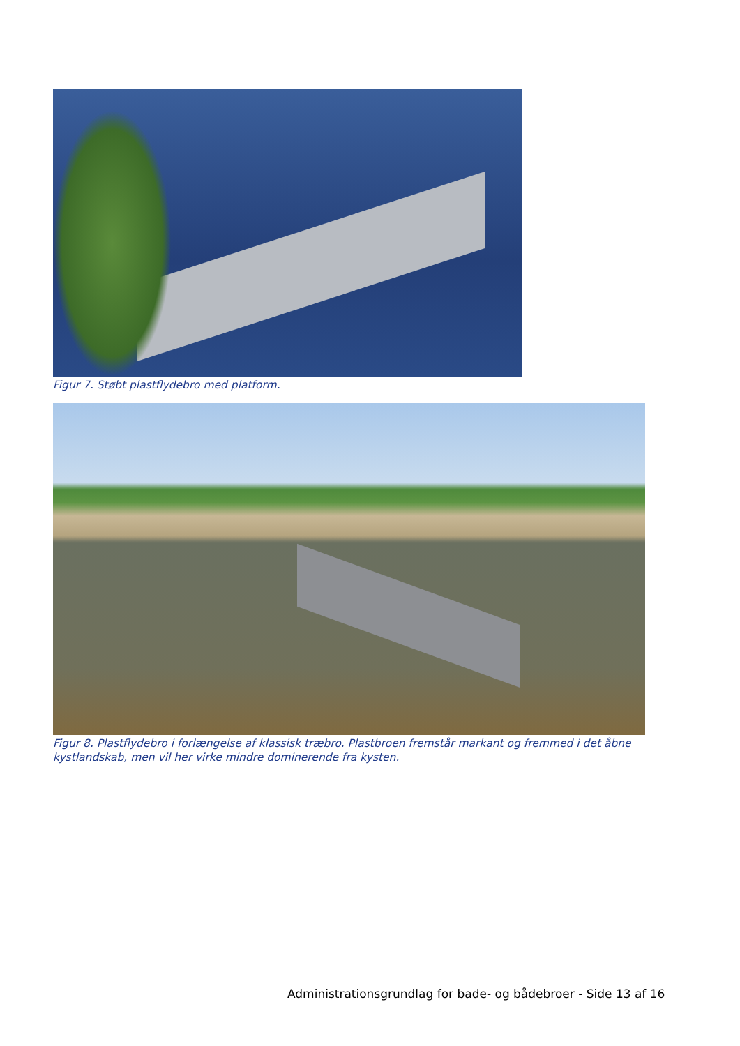Figur 7. Støbt plastflydebro med platform.
Figur 8. Plastflydebro i forlængelse af klassisk træbro. Plastbroen fremstår markant og fremmed i det åbne kystlandskab, men vil her virke mindre dominerende fra kysten.
Administrationsgrundlag for bade- og bådebroer - Side 13 af 16